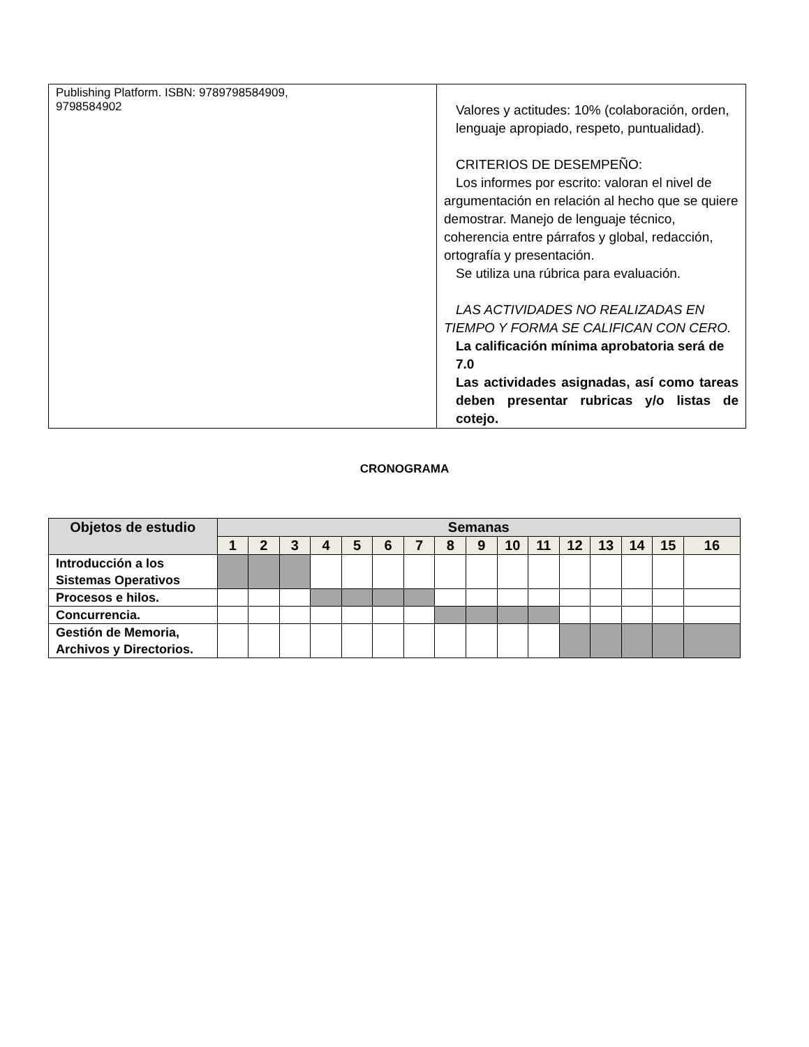| Publishing Platform. ISBN: 9789798584909, 9798584902 | Valores y actitudes: 10% (colaboración, orden, lenguaje apropiado, respeto, puntualidad). CRITERIOS DE DESEMPEÑO: Los informes por escrito: valoran el nivel de argumentación en relación al hecho que se quiere demostrar. Manejo de lenguaje técnico, coherencia entre párrafos y global, redacción, ortografía y presentación. Se utiliza una rúbrica para evaluación. LAS ACTIVIDADES NO REALIZADAS EN TIEMPO Y FORMA SE CALIFICAN CON CERO. La calificación mínima aprobatoria será de 7.0 Las actividades asignadas, así como tareas deben presentar rubricas y/o listas de cotejo. |
CRONOGRAMA
| Objetos de estudio | Semanas | | | | | | | | | | | | | | | |
| --- | --- | --- | --- | --- | --- | --- | --- | --- | --- | --- | --- | --- | --- | --- | --- | --- |
| | 1 | 2 | 3 | 4 | 5 | 6 | 7 | 8 | 9 | 10 | 11 | 12 | 13 | 14 | 15 | 16 |
| Introducción a los Sistemas Operativos | | | | | | | | | | | | | | | | |
| Procesos e hilos. | | | | | | | | | | | | | | | | |
| Concurrencia. | | | | | | | | | | | | | | | | |
| Gestión de Memoria, Archivos y Directorios. | | | | | | | | | | | | | | | | |